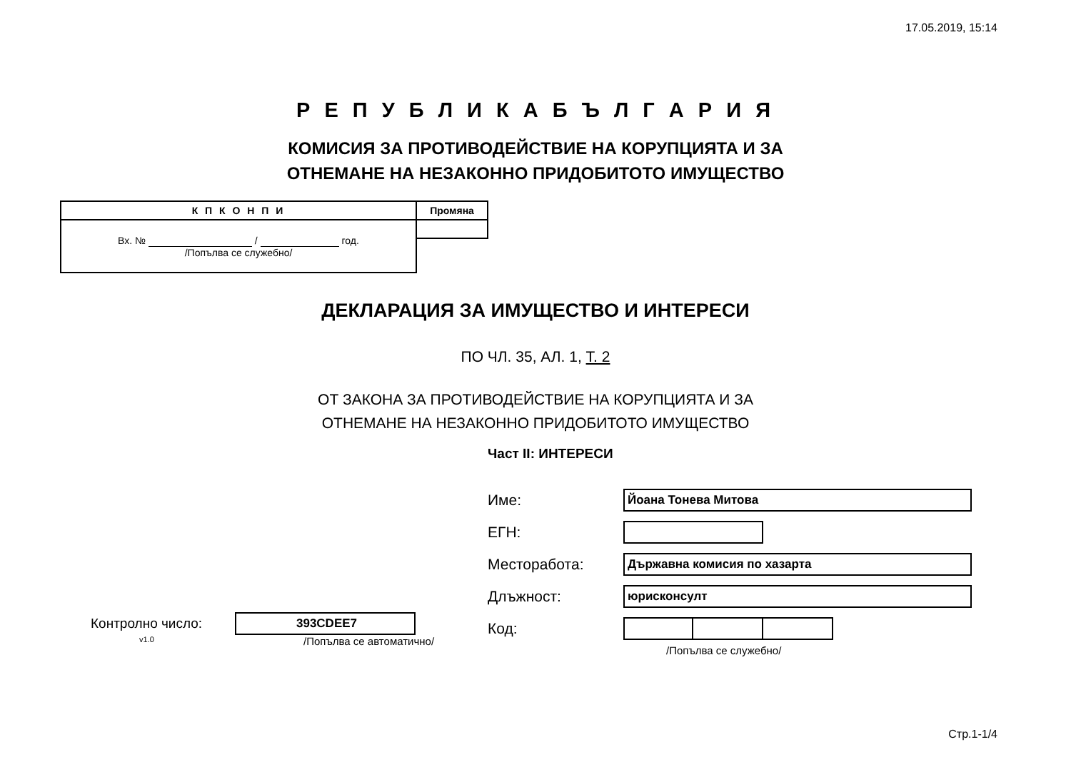17.05.2019, 15:14
Р Е П У Б Л И К А Б Ъ Л Г А Р И Я
КОМИСИЯ ЗА ПРОТИВОДЕЙСТВИЕ НА КОРУПЦИЯТА И ЗА
ОТНЕМАНЕ НА НЕЗАКОННО ПРИДОБИТОТО ИМУЩЕСТВО
| К П К О Н П И | Промяна |
| Вх. № / год. /Попълва се служебно/ | |
ДЕКЛАРАЦИЯ ЗА ИМУЩЕСТВО И ИНТЕРЕСИ
ПО ЧЛ. 35, АЛ. 1, Т. 2
ОТ ЗАКОНА ЗА ПРОТИВОДЕЙСТВИЕ НА КОРУПЦИЯТА И ЗА
ОТНЕМАНЕ НА НЕЗАКОННО ПРИДОБИТОТО ИМУЩЕСТВО
Част II: ИНТЕРЕСИ
Име:
Йоана Тонева Митова
ЕГН:
Месторабота:
Държавна комисия по хазарта
Длъжност:
юрисконсулт
Код:
/Попълва се служебно/
Контролно число:
393CDEE7
v1.0 /Попълва се автоматично/
Стр.1-1/4